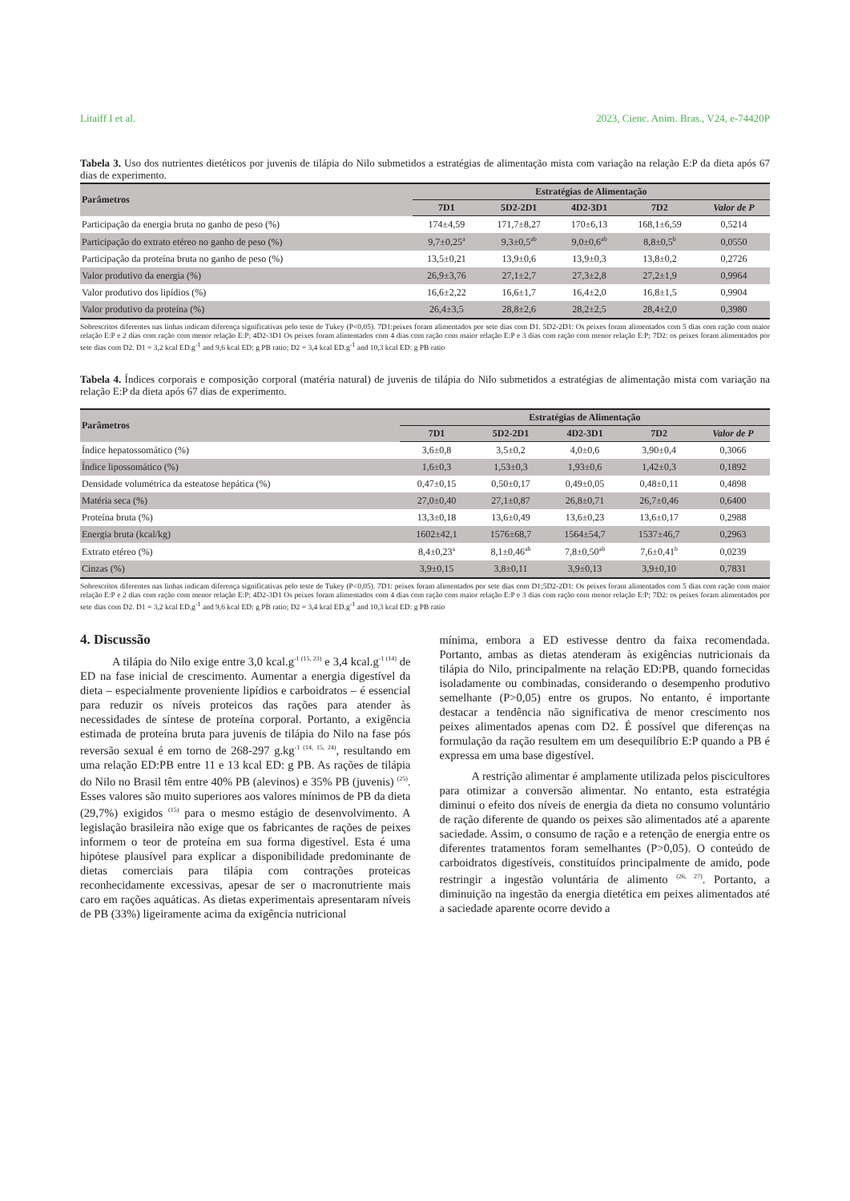Litaiff I et al. 2023, Cienc. Anim. Bras., V24, e-74420P
Tabela 3. Uso dos nutrientes dietéticos por juvenis de tilápia do Nilo submetidos a estratégias de alimentação mista com variação na relação E:P da dieta após 67 dias de experimento.
| Parâmetros | Estratégias de Alimentação | | | | |
| --- | --- | --- | --- | --- | --- |
| | 7D1 | 5D2-2D1 | 4D2-3D1 | 7D2 | Valor de P |
| Participação da energia bruta no ganho de peso (%) | 174±4,59 | 171,7±8,27 | 170±6,13 | 168,1±6,59 | 0,5214 |
| Participação do extrato etéreo no ganho de peso (%) | 9,7±0,25<sup>a</sup> | 9,3±0,5<sup>ab</sup> | 9,0±0,6<sup>ab</sup> | 8,8±0,5<sup>b</sup> | 0,0550 |
| Participação da proteína bruta no ganho de peso (%) | 13,5±0,21 | 13,9±0,6 | 13,9±0,3 | 13,8±0,2 | 0,2726 |
| Valor produtivo da energia (%) | 26,9±3,76 | 27,1±2,7 | 27,3±2,8 | 27,2±1,9 | 0,9964 |
| Valor produtivo dos lipídios (%) | 16,6±2,22 | 16,6±1,7 | 16,4±2,0 | 16,8±1,5 | 0,9904 |
| Valor produtivo da proteína (%) | 26,4±3,5 | 28,8±2,6 | 28,2±2,5 | 28,4±2,0 | 0,3980 |
Sobrescritos diferentes nas linhas indicam diferença significativas pelo teste de Tukey (P<0,05). 7D1:peixes foram alimentados por sete dias com D1. 5D2-2D1: Os peixes foram alimentados com 5 dias com ração com maior relação E:P e 2 dias com ração com menor relação E:P; 4D2-3D1 Os peixes foram alimentados com 4 dias com ração com maior relação E:P e 3 dias com ração com menor relação E:P; 7D2: os peixes foram alimentados por sete dias com D2. D1 = 3,2 kcal ED.g<sup>-1</sup> and 9,6 kcal ED: g PB ratio; D2 = 3,4 kcal ED.g<sup>-1</sup> and 10,3 kcal ED: g PB ratio
Tabela 4. Índices corporais e composição corporal (matéria natural) de juvenis de tilápia do Nilo submetidos a estratégias de alimentação mista com variação na relação E:P da dieta após 67 dias de experimento.
| Parâmetros | Estratégias de Alimentação | | | | |
| --- | --- | --- | --- | --- | --- |
| | 7D1 | 5D2-2D1 | 4D2-3D1 | 7D2 | Valor de P |
| Índice hepatossomático (%) | 3,6±0,8 | 3,5±0,2 | 4,0±0,6 | 3,90±0,4 | 0,3066 |
| Índice lipossomático (%) | 1,6±0,3 | 1,53±0,3 | 1,93±0,6 | 1,42±0,3 | 0,1892 |
| Densidade volumétrica da esteatose hepática (%) | 0,47±0,15 | 0,50±0,17 | 0,49±0,05 | 0,48±0,11 | 0,4898 |
| Matéria seca (%) | 27,0±0,40 | 27,1±0,87 | 26,8±0,71 | 26,7±0,46 | 0,6400 |
| Proteína bruta (%) | 13,3±0,18 | 13,6±0,49 | 13,6±0,23 | 13,6±0,17 | 0,2988 |
| Energia bruta (kcal/kg) | 1602±42,1 | 1576±68,7 | 1564±54,7 | 1537±46,7 | 0,2963 |
| Extrato etéreo (%) | 8,4±0,23<sup>a</sup> | 8,1±0,46<sup>ab</sup> | 7,8±0,50<sup>ab</sup> | 7,6±0,41<sup>b</sup> | 0,0239 |
| Cinzas (%) | 3,9±0,15 | 3,8±0,11 | 3,9±0,13 | 3,9±0,10 | 0,7831 |
Sobrescritos diferentes nas linhas indicam diferença significativas pelo teste de Tukey (P<0,05). 7D1: peixes foram alimentados por sete dias com D1;5D2-2D1: Os peixes foram alimentados com 5 dias com ração com maior relação E:P e 2 dias com ração com menor relação E:P; 4D2-3D1 Os peixes foram alimentados com 4 dias com ração com maior relação E:P e 3 dias com ração com menor relação E:P; 7D2: os peixes foram alimentados por sete dias com D2. D1 = 3,2 kcal ED.g<sup>-1</sup> and 9,6 kcal ED: g PB ratio; D2 = 3,4 kcal ED.g<sup>-1</sup> and 10,3 kcal ED: g PB ratio
4. Discussão
A tilápia do Nilo exige entre 3,0 kcal.g<sup>-1 (15, 23)</sup> e 3,4 kcal.g<sup>-1 (14)</sup> de ED na fase inicial de crescimento. Aumentar a energia digestível da dieta – especialmente proveniente lipídios e carboidratos – é essencial para reduzir os níveis proteicos das rações para atender às necessidades de síntese de proteína corporal. Portanto, a exigência estimada de proteína bruta para juvenis de tilápia do Nilo na fase pós reversão sexual é em torno de 268-297 g.kg<sup>-1 (14, 15, 24)</sup>, resultando em uma relação ED:PB entre 11 e 13 kcal ED: g PB. As rações de tilápia do Nilo no Brasil têm entre 40% PB (alevinos) e 35% PB (juvenis) <sup>(25)</sup>. Esses valores são muito superiores aos valores mínimos de PB da dieta (29,7%) exigidos <sup>(15)</sup> para o mesmo estágio de desenvolvimento. A legislação brasileira não exige que os fabricantes de rações de peixes informem o teor de proteína em sua forma digestível. Esta é uma hipótese plausível para explicar a disponibilidade predominante de dietas comerciais para tilápia com contrações proteicas reconhecidamente excessivas, apesar de ser o macronutriente mais caro em rações aquáticas. As dietas experimentais apresentaram níveis de PB (33%) ligeiramente acima da exigência nutricional
mínima, embora a ED estivesse dentro da faixa recomendada. Portanto, ambas as dietas atenderam às exigências nutricionais da tilápia do Nilo, principalmente na relação ED:PB, quando fornecidas isoladamente ou combinadas, considerando o desempenho produtivo semelhante (P>0,05) entre os grupos. No entanto, é importante destacar a tendência não significativa de menor crescimento nos peixes alimentados apenas com D2. É possível que diferenças na formulação da ração resultem em um desequilíbrio E:P quando a PB é expressa em uma base digestível.
A restrição alimentar é amplamente utilizada pelos piscicultores para otimizar a conversão alimentar. No entanto, esta estratégia diminui o efeito dos níveis de energia da dieta no consumo voluntário de ração diferente de quando os peixes são alimentados até a aparente saciedade. Assim, o consumo de ração e a retenção de energia entre os diferentes tratamentos foram semelhantes (P>0,05). O conteúdo de carboidratos digestíveis, constituídos principalmente de amido, pode restringir a ingestão voluntária de alimento <sup>(26, 27)</sup>. Portanto, a diminuição na ingestão da energia dietética em peixes alimentados até a saciedade aparente ocorre devido a